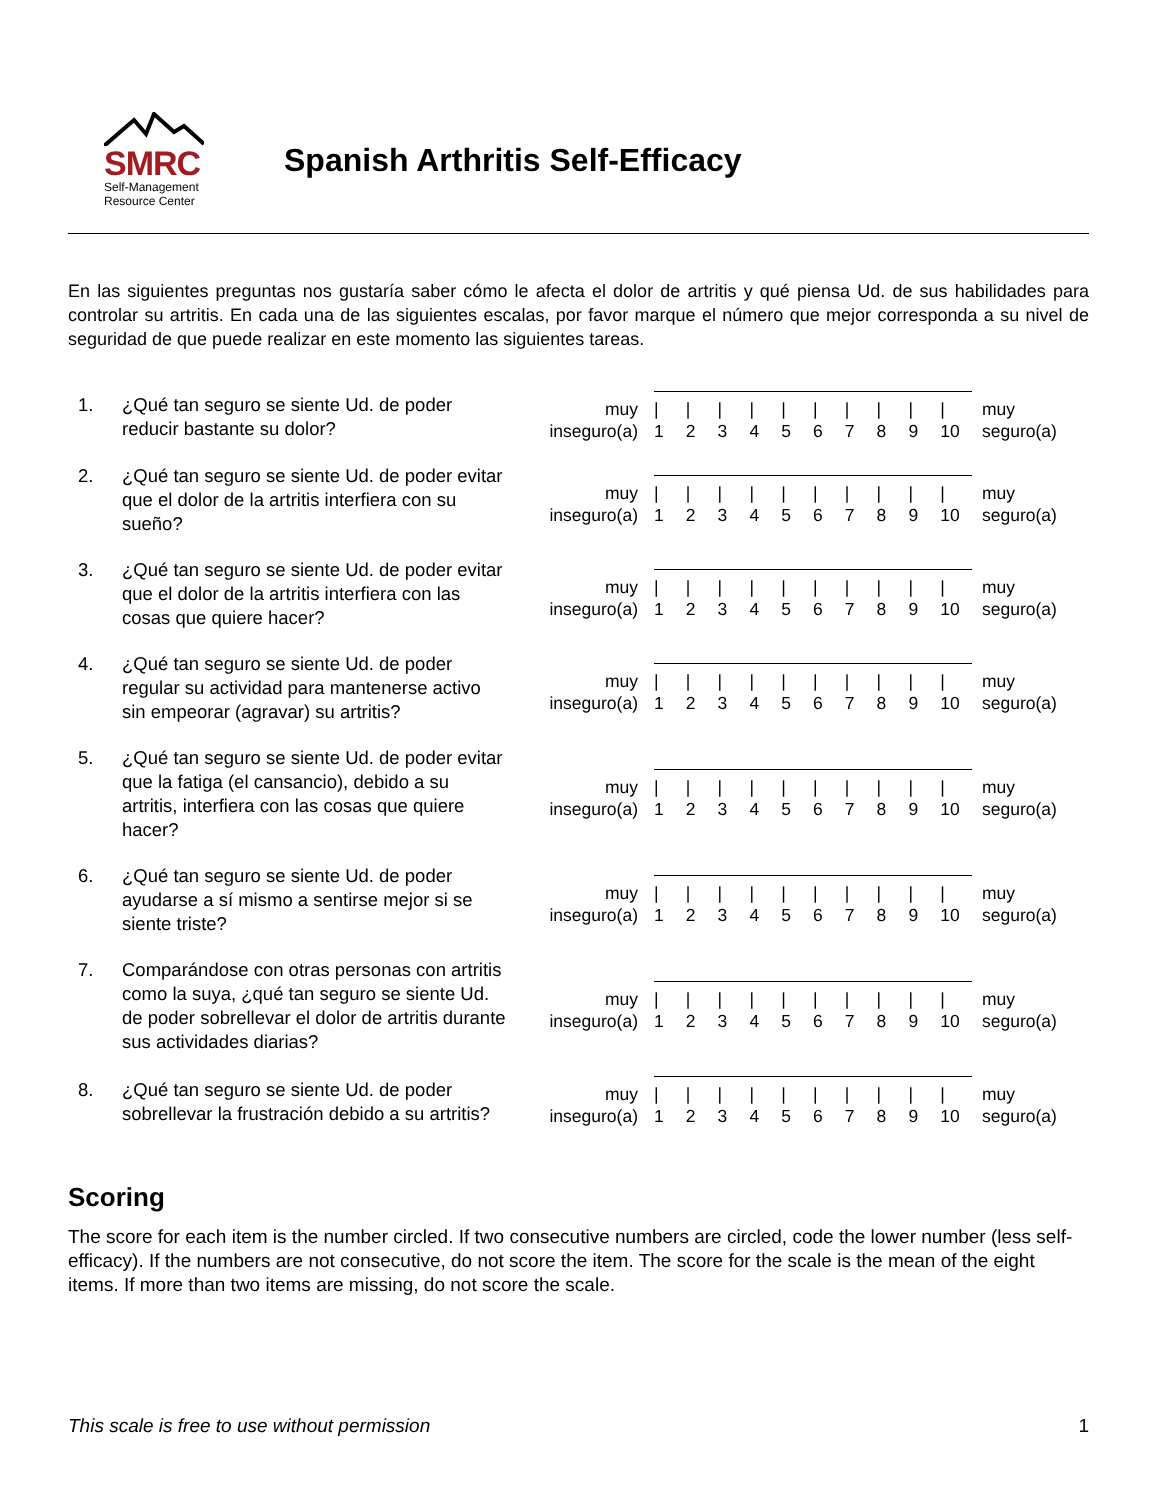SMRC
Self-Management
Resource Center
Spanish Arthritis Self-Efficacy
En las siguientes preguntas nos gustaría saber cómo le afecta el dolor de artritis y qué piensa Ud. de sus habilidades para controlar su artritis. En cada una de las siguientes escalas, por favor marque el número que mejor corresponda a su nivel de seguridad de que puede realizar en este momento las siguientes tareas.
1. ¿Qué tan seguro se siente Ud. de poder reducir bastante su dolor?
muy
inseguro(a)
|
1 |
2 |
3 |
4 |
5 |
6 |
7 |
8 |
9 |
10
muy
seguro(a)
2. ¿Qué tan seguro se siente Ud. de poder evitar que el dolor de la artritis interfiera con su sueño?
muy
inseguro(a)
|
1 |
2 |
3 |
4 |
5 |
6 |
7 |
8 |
9 |
10
muy
seguro(a)
3. ¿Qué tan seguro se siente Ud. de poder evitar que el dolor de la artritis interfiera con las cosas que quiere hacer?
muy
inseguro(a)
|
1 |
2 |
3 |
4 |
5 |
6 |
7 |
8 |
9 |
10
muy
seguro(a)
4. ¿Qué tan seguro se siente Ud. de poder regular su actividad para mantenerse activo sin empeorar (agravar) su artritis?
muy
inseguro(a)
|
1 |
2 |
3 |
4 |
5 |
6 |
7 |
8 |
9 |
10
muy
seguro(a)
5. ¿Qué tan seguro se siente Ud. de poder evitar que la fatiga (el cansancio), debido a su artritis, interfiera con las cosas que quiere hacer?
muy
inseguro(a)
|
1 |
2 |
3 |
4 |
5 |
6 |
7 |
8 |
9 |
10
muy
seguro(a)
6. ¿Qué tan seguro se siente Ud. de poder ayudarse a sí mismo a sentirse mejor si se siente triste?
muy
inseguro(a)
|
1 |
2 |
3 |
4 |
5 |
6 |
7 |
8 |
9 |
10
muy
seguro(a)
7. Comparándose con otras personas con artritis como la suya, ¿qué tan seguro se siente Ud. de poder sobrellevar el dolor de artritis durante sus actividades diarias?
muy
inseguro(a)
|
1 |
2 |
3 |
4 |
5 |
6 |
7 |
8 |
9 |
10
muy
seguro(a)
8. ¿Qué tan seguro se siente Ud. de poder sobrellevar la frustración debido a su artritis?
muy
inseguro(a)
|
1 |
2 |
3 |
4 |
5 |
6 |
7 |
8 |
9 |
10
muy
seguro(a)
Scoring
The score for each item is the number circled. If two consecutive numbers are circled, code the lower number (less self-efficacy). If the numbers are not consecutive, do not score the item. The score for the scale is the mean of the eight items. If more than two items are missing, do not score the scale.
This scale is free to use without permission 1